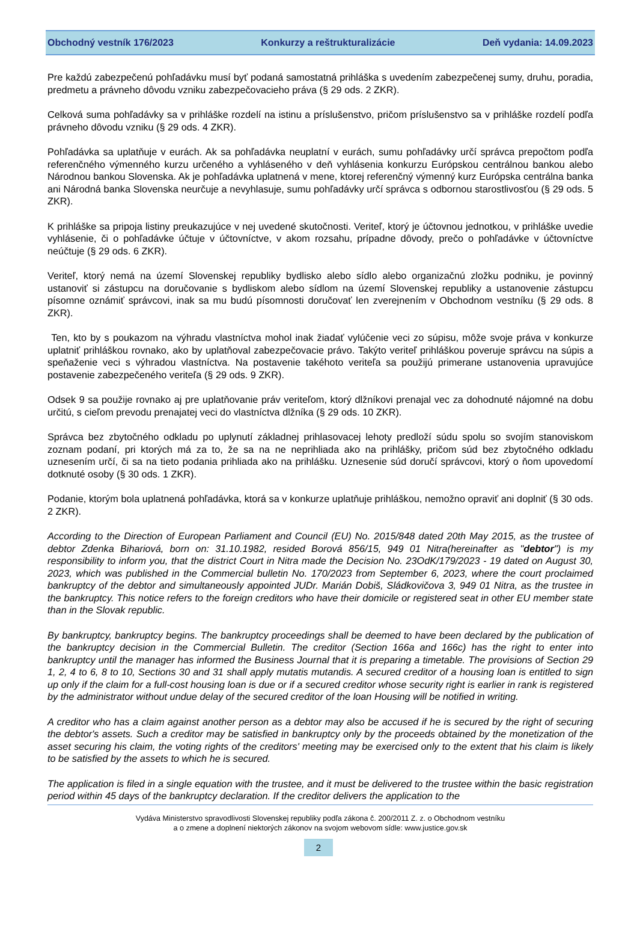Obchodný vestník 176/2023 Konkurzy a reštrukturalizácie Deň vydania: 14.09.2023
Pre každú zabezpečenú pohľadávku musí byť podaná samostatná prihláška s uvedením zabezpečenej sumy, druhu, poradia, predmetu a právneho dôvodu vzniku zabezpečovacieho práva (§ 29 ods. 2 ZKR).
Celková suma pohľadávky sa v prihláške rozdelí na istinu a príslušenstvo, pričom príslušenstvo sa v prihláške rozdelí podľa právneho dôvodu vzniku (§ 29 ods. 4 ZKR).
Pohľadávka sa uplatňuje v eurách. Ak sa pohľadávka neuplatní v eurách, sumu pohľadávky určí správca prepočtom podľa referenčného výmenného kurzu určeného a vyhláseného v deň vyhlásenia konkurzu Európskou centrálnou bankou alebo Národnou bankou Slovenska. Ak je pohľadávka uplatnená v mene, ktorej referenčný výmenný kurz Európska centrálna banka ani Národná banka Slovenska neurčuje a nevyhlasuje, sumu pohľadávky určí správca s odbornou starostlivosťou (§ 29 ods. 5 ZKR).
K prihláške sa pripoja listiny preukazujúce v nej uvedené skutočnosti. Veriteľ, ktorý je účtovnou jednotkou, v prihláške uvedie vyhlásenie, či o pohľadávke účtuje v účtovníctve, v akom rozsahu, prípadne dôvody, prečo o pohľadávke v účtovníctve neúčtuje (§ 29 ods. 6 ZKR).
Veriteľ, ktorý nemá na území Slovenskej republiky bydlisko alebo sídlo alebo organizačnú zložku podniku, je povinný ustanoviť si zástupcu na doručovanie s bydliskom alebo sídlom na území Slovenskej republiky a ustanovenie zástupcu písomne oznámiť správcovi, inak sa mu budú písomnosti doručovať len zverejnením v Obchodnom vestníku (§ 29 ods. 8 ZKR).
Ten, kto by s poukazom na výhradu vlastníctva mohol inak žiadať vylúčenie veci zo súpisu, môže svoje práva v konkurze uplatniť prihláškou rovnako, ako by uplatňoval zabezpečovacie právo. Takýto veriteľ prihláškou poveruje správcu na súpis a speňaženie veci s výhradou vlastníctva. Na postavenie takéhoto veriteľa sa použijú primerane ustanovenia upravujúce postavenie zabezpečeného veriteľa (§ 29 ods. 9 ZKR).
Odsek 9 sa použije rovnako aj pre uplatňovanie práv veriteľom, ktorý dlžníkovi prenajal vec za dohodnuté nájomné na dobu určitú, s cieľom prevodu prenajatej veci do vlastníctva dlžníka (§ 29 ods. 10 ZKR).
Správca bez zbytočného odkladu po uplynutí základnej prihlasovacej lehoty predloží súdu spolu so svojím stanoviskom zoznam podaní, pri ktorých má za to, že sa na ne neprihliada ako na prihlášky, pričom súd bez zbytočného odkladu uznesením určí, či sa na tieto podania prihliada ako na prihlášku. Uznesenie súd doručí správcovi, ktorý o ňom upovedomí dotknuté osoby (§ 30 ods. 1 ZKR).
Podanie, ktorým bola uplatnená pohľadávka, ktorá sa v konkurze uplatňuje prihláškou, nemožno opraviť ani doplniť (§ 30 ods. 2 ZKR).
According to the Direction of European Parliament and Council (EU) No. 2015/848 dated 20th May 2015, as the trustee of debtor Zdenka Bihariová, born on: 31.10.1982, resided Borová 856/15, 949 01 Nitra(hereinafter as "debtor") is my responsibility to inform you, that the district Court in Nitra made the Decision No. 23OdK/179/2023 - 19 dated on August 30, 2023, which was published in the Commercial bulletin No. 170/2023 from September 6, 2023, where the court proclaimed bankruptcy of the debtor and simultaneously appointed JUDr. Marián Dobiš, Sládkovičova 3, 949 01 Nitra, as the trustee in the bankruptcy. This notice refers to the foreign creditors who have their domicile or registered seat in other EU member state than in the Slovak republic.
By bankruptcy, bankruptcy begins. The bankruptcy proceedings shall be deemed to have been declared by the publication of the bankruptcy decision in the Commercial Bulletin. The creditor (Section 166a and 166c) has the right to enter into bankruptcy until the manager has informed the Business Journal that it is preparing a timetable. The provisions of Section 29 1, 2, 4 to 6, 8 to 10, Sections 30 and 31 shall apply mutatis mutandis. A secured creditor of a housing loan is entitled to sign up only if the claim for a full-cost housing loan is due or if a secured creditor whose security right is earlier in rank is registered by the administrator without undue delay of the secured creditor of the loan Housing will be notified in writing.
A creditor who has a claim against another person as a debtor may also be accused if he is secured by the right of securing the debtor's assets. Such a creditor may be satisfied in bankruptcy only by the proceeds obtained by the monetization of the asset securing his claim, the voting rights of the creditors' meeting may be exercised only to the extent that his claim is likely to be satisfied by the assets to which he is secured.
The application is filed in a single equation with the trustee, and it must be delivered to the trustee within the basic registration period within 45 days of the bankruptcy declaration. If the creditor delivers the application to the
Vydáva Ministerstvo spravodlivosti Slovenskej republiky podľa zákona č. 200/2011 Z. z. o Obchodnom vestníku
a o zmene a doplnení niektorých zákonov na svojom webovom sídle: www.justice.gov.sk
2